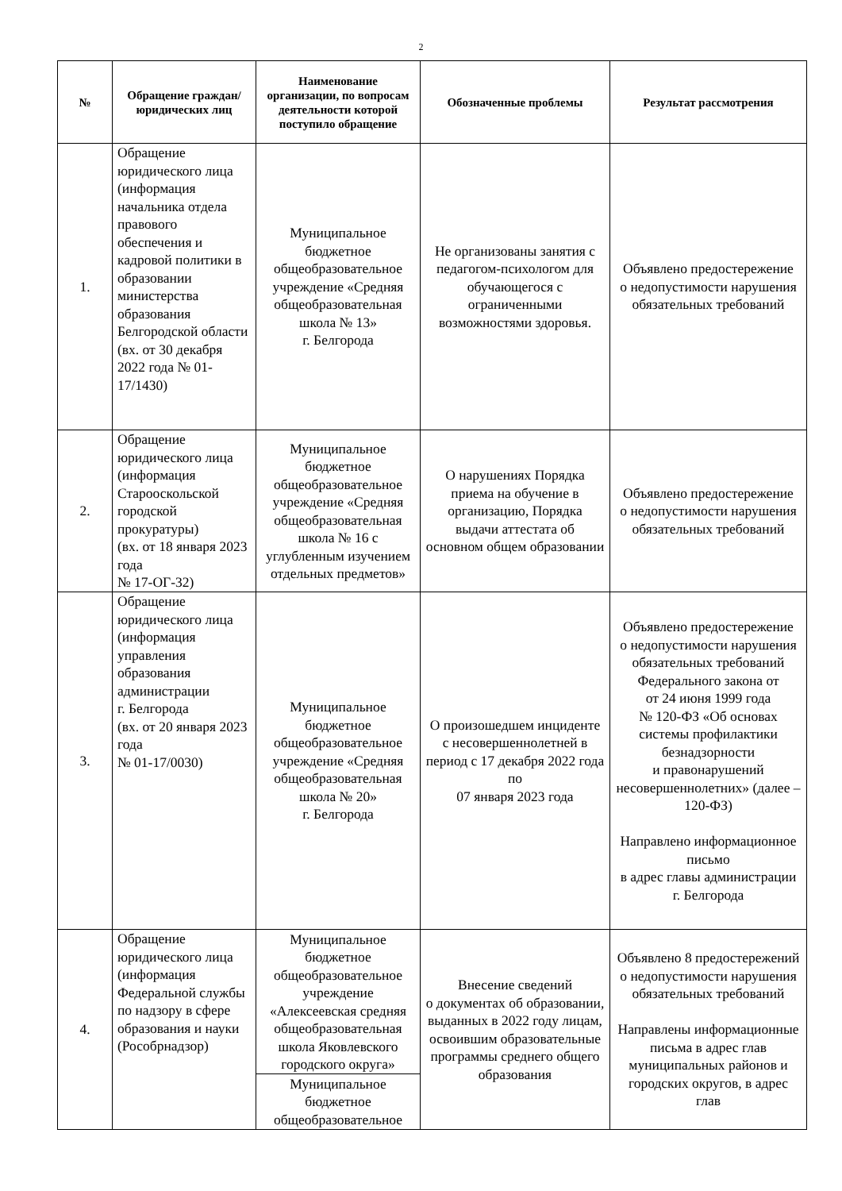2
| № | Обращение граждан/ юридических лиц | Наименование организации, по вопросам деятельности которой поступило обращение | Обозначенные проблемы | Результат рассмотрения |
| --- | --- | --- | --- | --- |
| 1. | Обращение юридического лица (информация начальника отдела правового обеспечения и кадровой политики в образовании министерства образования Белгородской области (вх. от 30 декабря 2022 года № 01-17/1430) | Муниципальное бюджетное общеобразовательное учреждение «Средняя общеобразовательная школа № 13» г. Белгорода | Не организованы занятия с педагогом-психологом для обучающегося с ограниченными возможностями здоровья. | Объявлено предостережение о недопустимости нарушения обязательных требований |
| 2. | Обращение юридического лица (информация Старооскольской городской прокуратуры) (вх. от 18 января 2023 года № 17-ОГ-32) | Муниципальное бюджетное общеобразовательное учреждение «Средняя общеобразовательная школа № 16 с углубленным изучением отдельных предметов» | О нарушениях Порядка приема на обучение в организацию, Порядка выдачи аттестата об основном общем образовании | Объявлено предостережение о недопустимости нарушения обязательных требований |
| 3. | Обращение юридического лица (информация управления образования администрации г. Белгорода (вх. от 20 января 2023 года № 01-17/0030) | Муниципальное бюджетное общеобразовательное учреждение «Средняя общеобразовательная школа № 20» г. Белгорода | О произошедшем инциденте с несовершеннолетней в период с 17 декабря 2022 года по 07 января 2023 года | Объявлено предостережение о недопустимости нарушения обязательных требований Федерального закона от от 24 июня 1999 года № 120-ФЗ «Об основах системы профилактики безнадзорности и правонарушений несовершеннолетних» (далее – 120-ФЗ) Направлено информационное письмо в адрес главы администрации г. Белгорода |
| 4. | Обращение юридического лица (информация Федеральной службы по надзору в сфере образования и науки (Рособрнадзор) | Муниципальное бюджетное общеобразовательное учреждение «Алексеевская средняя общеобразовательная школа Яковлевского городского округа» | Внесение сведений о документах об образовании, выданных в 2022 году лицам, освоившим образовательные программы среднего общего образования | Объявлено 8 предостережений о недопустимости нарушения обязательных требований Направлены информационные письма в адрес глав муниципальных районов и городских округов, в адрес глав |
| | | Муниципальное бюджетное общеобразовательное | | |